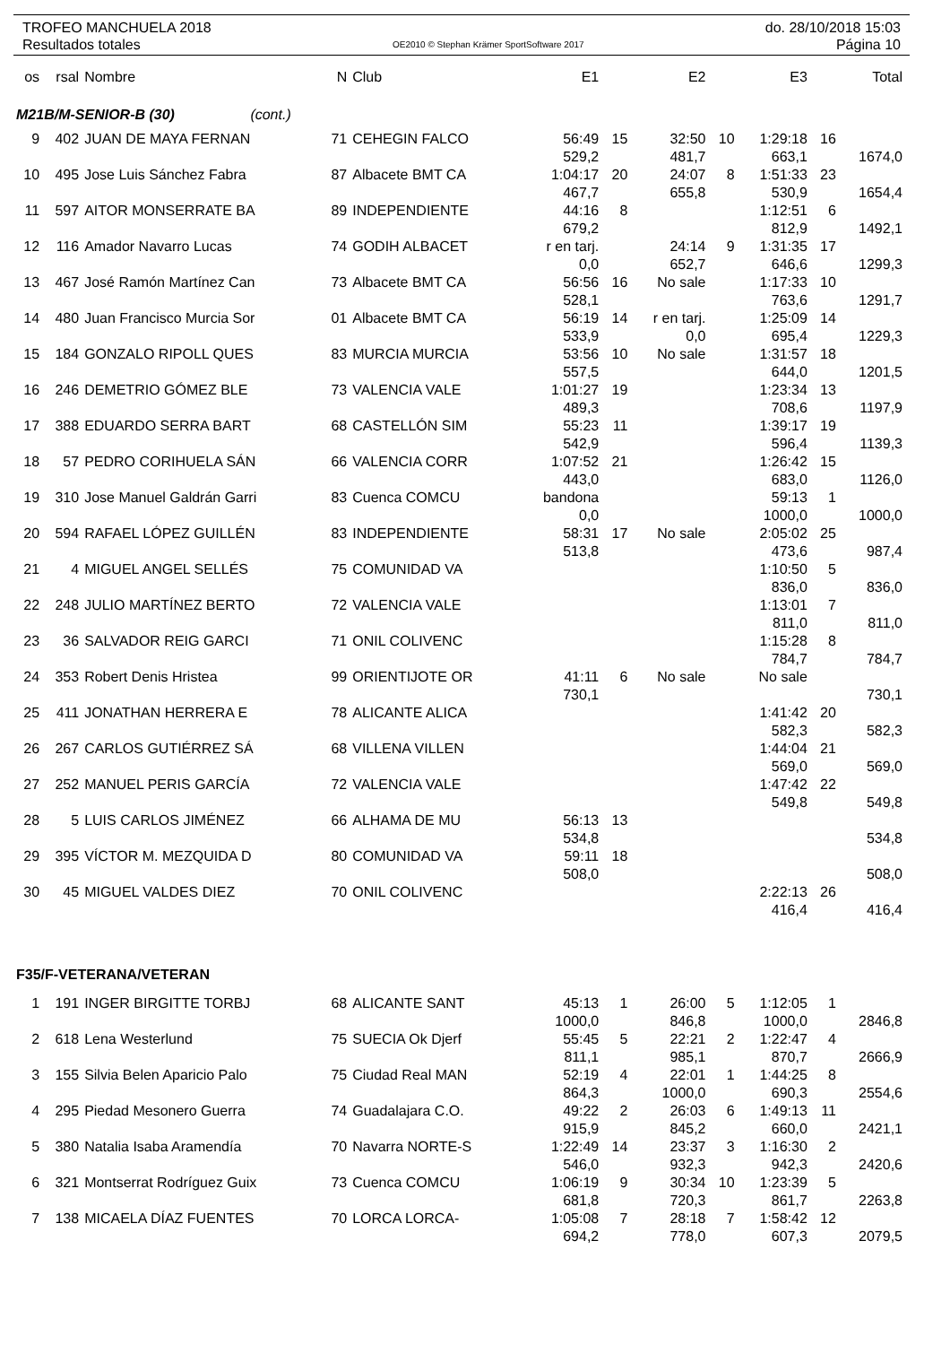TROFEO MANCHUELA 2018 do. 28/10/2018 15:03
Resultados totales OE2010 © Stephan Krämer SportSoftware 2017 Página 10
| os | rsal | Nombre | N | Club | E1 | | E2 | | E3 | | Total |
| --- | --- | --- | --- | --- | --- | --- | --- | --- | --- | --- | --- |
| M21B/M-SENIOR-B (30) (cont.) | | | | | | | | | | | |
| 9 | 402 | JUAN DE MAYA FERNAN | 71 | CEHEGIN FALCO | 56:49 | 15 | 32:50 | 10 | 1:29:18 | 16 | |
| | | | | | 529,2 | | 481,7 | | 663,1 | | 1674,0 |
| 10 | 495 | Jose Luis Sánchez Fabra | 87 | Albacete BMT CA | 1:04:17 | 20 | 24:07 | 8 | 1:51:33 | 23 | |
| | | | | | 467,7 | | 655,8 | | 530,9 | | 1654,4 |
| 11 | 597 | AITOR MONSERRATE BA | 89 | INDEPENDIENTE | 44:16 | 8 | | | 1:12:51 | 6 | |
| | | | | | 679,2 | | | | 812,9 | | 1492,1 |
| 12 | 116 | Amador Navarro Lucas | 74 | GODIH ALBACET | r en tarj. | | 24:14 | 9 | 1:31:35 | 17 | |
| | | | | | 0,0 | | 652,7 | | 646,6 | | 1299,3 |
| 13 | 467 | José Ramón Martínez Can | 73 | Albacete BMT CA | 56:56 | 16 | No sale | | 1:17:33 | 10 | |
| | | | | | 528,1 | | | | 763,6 | | 1291,7 |
| 14 | 480 | Juan Francisco Murcia Sor | 01 | Albacete BMT CA | 56:19 | 14 | r en tarj. | | 1:25:09 | 14 | |
| | | | | | 533,9 | | 0,0 | | 695,4 | | 1229,3 |
| 15 | 184 | GONZALO RIPOLL QUES | 83 | MURCIA MURCIA | 53:56 | 10 | No sale | | 1:31:57 | 18 | |
| | | | | | 557,5 | | | | 644,0 | | 1201,5 |
| 16 | 246 | DEMETRIO GÓMEZ BLE | 73 | VALENCIA VALE | 1:01:27 | 19 | | | 1:23:34 | 13 | |
| | | | | | 489,3 | | | | 708,6 | | 1197,9 |
| 17 | 388 | EDUARDO SERRA BART | 68 | CASTELLÓN SIM | 55:23 | 11 | | | 1:39:17 | 19 | |
| | | | | | 542,9 | | | | 596,4 | | 1139,3 |
| 18 | 57 | PEDRO CORIHUELA SÁN | 66 | VALENCIA CORR | 1:07:52 | 21 | | | 1:26:42 | 15 | |
| | | | | | 443,0 | | | | 683,0 | | 1126,0 |
| 19 | 310 | Jose Manuel Galdrán Garri | 83 | Cuenca COMCU | bandona | | | | 59:13 | 1 | |
| | | | | | 0,0 | | | | 1000,0 | | 1000,0 |
| 20 | 594 | RAFAEL LÓPEZ GUILLÉN | 83 | INDEPENDIENTE | 58:31 | 17 | No sale | | 2:05:02 | 25 | |
| | | | | | 513,8 | | | | 473,6 | | 987,4 |
| 21 | 4 | MIGUEL ANGEL SELLÉS | 75 | COMUNIDAD VA | | | | | 1:10:50 | 5 | |
| | | | | | | | | | 836,0 | | 836,0 |
| 22 | 248 | JULIO MARTÍNEZ BERTO | 72 | VALENCIA VALE | | | | | 1:13:01 | 7 | |
| | | | | | | | | | 811,0 | | 811,0 |
| 23 | 36 | SALVADOR REIG GARCI | 71 | ONIL COLIVENC | | | | | 1:15:28 | 8 | |
| | | | | | | | | | 784,7 | | 784,7 |
| 24 | 353 | Robert Denis Hristea | 99 | ORIENTIJOTE OR | 41:11 | 6 | No sale | | No sale | | |
| | | | | | 730,1 | | | | | | 730,1 |
| 25 | 411 | JONATHAN HERRERA E | 78 | ALICANTE ALICA | | | | | 1:41:42 | 20 | |
| | | | | | | | | | 582,3 | | 582,3 |
| 26 | 267 | CARLOS GUTIÉRREZ SÁ | 68 | VILLENA VILLEN | | | | | 1:44:04 | 21 | |
| | | | | | | | | | 569,0 | | 569,0 |
| 27 | 252 | MANUEL PERIS GARCÍA | 72 | VALENCIA VALE | | | | | 1:47:42 | 22 | |
| | | | | | | | | | 549,8 | | 549,8 |
| 28 | 5 | LUIS CARLOS JIMÉNEZ | 66 | ALHAMA DE MU | 56:13 | 13 | | | | | |
| | | | | | 534,8 | | | | | | 534,8 |
| 29 | 395 | VÍCTOR M. MEZQUIDA D | 80 | COMUNIDAD VA | 59:11 | 18 | | | | | |
| | | | | | 508,0 | | | | | | 508,0 |
| 30 | 45 | MIGUEL VALDES DIEZ | 70 | ONIL COLIVENC | | | | | 2:22:13 | 26 | |
| | | | | | | | | | 416,4 | | 416,4 |
| F35/F-VETERANA/VETERAN | | | | | | | | | | | |
| 1 | 191 | INGER BIRGITTE TORBJ | 68 | ALICANTE SANT | 45:13 | 1 | 26:00 | 5 | 1:12:05 | 1 | |
| | | | | | 1000,0 | | 846,8 | | 1000,0 | | 2846,8 |
| 2 | 618 | Lena Westerlund | 75 | SUECIA Ok Djerf | 55:45 | 5 | 22:21 | 2 | 1:22:47 | 4 | |
| | | | | | 811,1 | | 985,1 | | 870,7 | | 2666,9 |
| 3 | 155 | Silvia Belen Aparicio Palo | 75 | Ciudad Real MAN | 52:19 | 4 | 22:01 | 1 | 1:44:25 | 8 | |
| | | | | | 864,3 | | 1000,0 | | 690,3 | | 2554,6 |
| 4 | 295 | Piedad Mesonero Guerra | 74 | Guadalajara C.O. | 49:22 | 2 | 26:03 | 6 | 1:49:13 | 11 | |
| | | | | | 915,9 | | 845,2 | | 660,0 | | 2421,1 |
| 5 | 380 | Natalia Isaba Aramendía | 70 | Navarra NORTE-S | 1:22:49 | 14 | 23:37 | 3 | 1:16:30 | 2 | |
| | | | | | 546,0 | | 932,3 | | 942,3 | | 2420,6 |
| 6 | 321 | Montserrat Rodríguez Guix | 73 | Cuenca COMCU | 1:06:19 | 9 | 30:34 | 10 | 1:23:39 | 5 | |
| | | | | | 681,8 | | 720,3 | | 861,7 | | 2263,8 |
| 7 | 138 | MICAELA DÍAZ FUENTES | 70 | LORCA LORCA- | 1:05:08 | 7 | 28:18 | 7 | 1:58:42 | 12 | |
| | | | | | 694,2 | | 778,0 | | 607,3 | | 2079,5 |